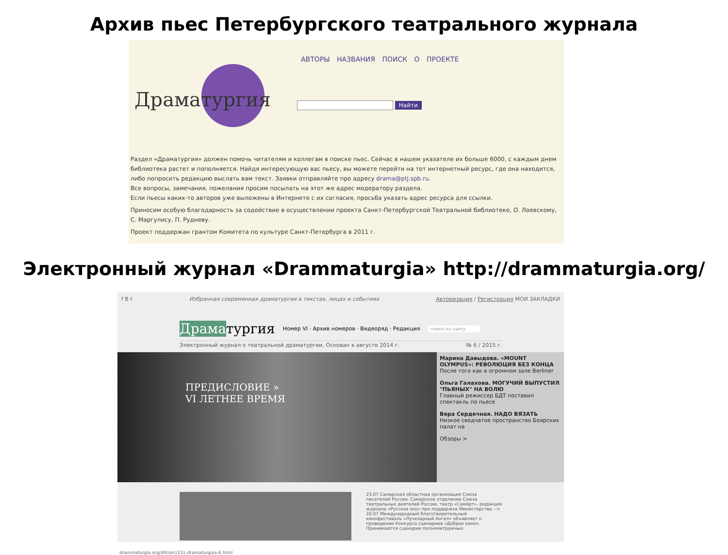Архив пьес Петербургского театрального журнала
Драматургия
АВТОРЫ НАЗВАНИЯ ПОИСК О ПРОЕКТЕ
Найти
Раздел «Драматургия» должен помочь читателям и коллегам в поиске пьес. Сейчас в нашем указателе их больше 6000, с каждым днем библиотека растет и пополняется. Найдя интересующую вас пьесу, вы можете перейти на тот интернетный ресурс, где она находится, либо попросить редакцию выслать вам текст. Заявки отправляйте про адресу drama@ptj.spb.ru.
Все вопросы, замечания, пожелания просим посылать на этот же адрес модератору раздела.
Если пьесы каких-то авторов уже выложены в Интернете с их согласия, просьба указать адрес ресурса для ссылки.
Приносим особую благодарность за содействие в осуществлении проекта Санкт-Петербургской Театральной библиотеке, О. Лоевскому, С. Маргулису, П. Рудневу.
Проект поддержан грантом Комитета по культуре Санкт-Петербурга в 2011 г.
Электронный журнал «Drammaturgia» http://drammaturgia.org/
f B t Избранная современная драматургия в текстах, лицах и событиях Авторизация / Регистрация МОИ ЗАКЛАДКИ
Драматургия Номер VI · Архив номеров · Видеоряд · Редакция поиск по сайту
Электронный журнал о театральной драматургии. Основан в августе 2014 г. № 6 / 2015 г.
ПРЕДИСЛОВИЕ »
VI ЛЕТНЕЕ ВРЕМЯ
Марина Давыдова. «MOUNT OLYMPUS»: РЕВОЛЮЦИЯ БЕЗ КОНЦА
После того как в огромном зале Berliner
Ольга Галахова. МОГУЧИЙ ВЫПУСТИЛ "ПЬЯНЫХ" НА ВОЛЮ
Главный режиссер БДТ поставил спектакль по пьесе
Вера Сердечная. НАДО ВЯЗАТЬ
Низкое сводчатое пространство Боярских палат на
Обзоры >
23.07 Самарская областная организация Союза писателей России, Самарское отделение Союза театральных деятелей России, театр «СамАрт», редакция журнала «Русское эхо» при поддержке Министерства -->
20.07 Международный благотворительный кинофестиваль «Лучезарный Ангел» объявляет о проведении Конкурса сценариев «Доброе кино». Принимаются сценарии полнометражных
drammaturgia.org/dlit/arc/151-dramaturgiya-6.html